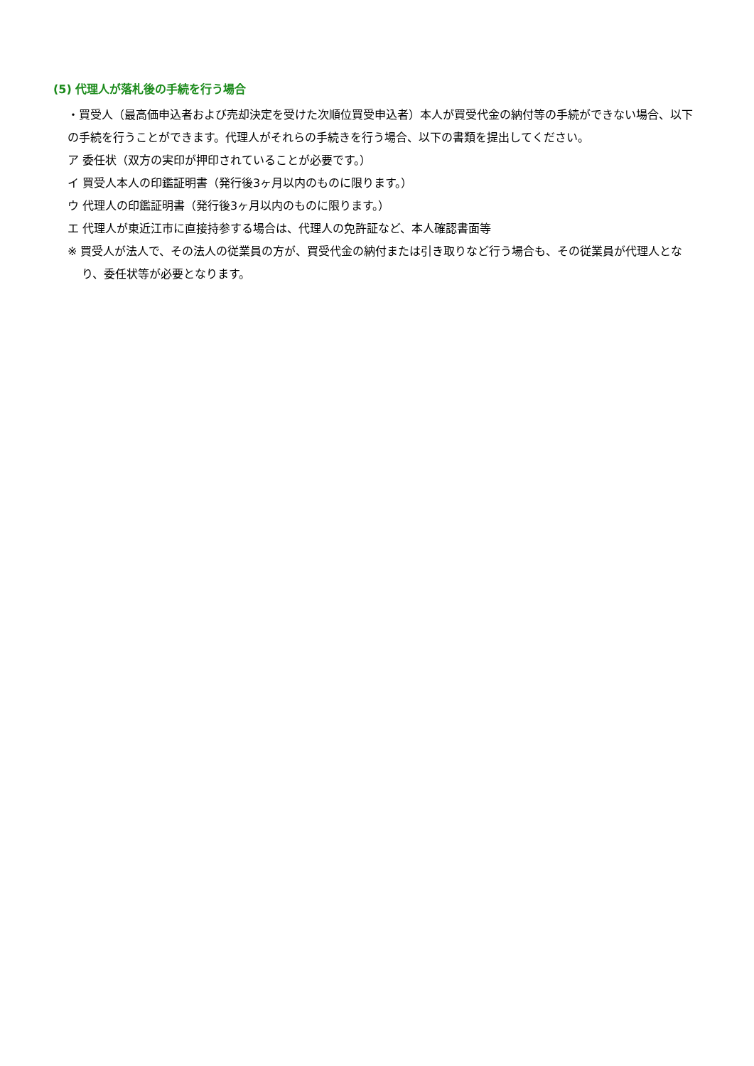(5) 代理人が落札後の手続を行う場合
・買受人（最高価申込者および売却決定を受けた次順位買受申込者）本人が買受代金の納付等の手続ができない場合、以下の手続を行うことができます。代理人がそれらの手続きを行う場合、以下の書類を提出してください。
ア 委任状（双方の実印が押印されていることが必要です。）
イ 買受人本人の印鑑証明書（発行後3ヶ月以内のものに限ります。）
ウ 代理人の印鑑証明書（発行後3ヶ月以内のものに限ります。）
エ 代理人が東近江市に直接持参する場合は、代理人の免許証など、本人確認書面等
※ 買受人が法人で、その法人の従業員の方が、買受代金の納付または引き取りなど行う場合も、その従業員が代理人となり、委任状等が必要となります。